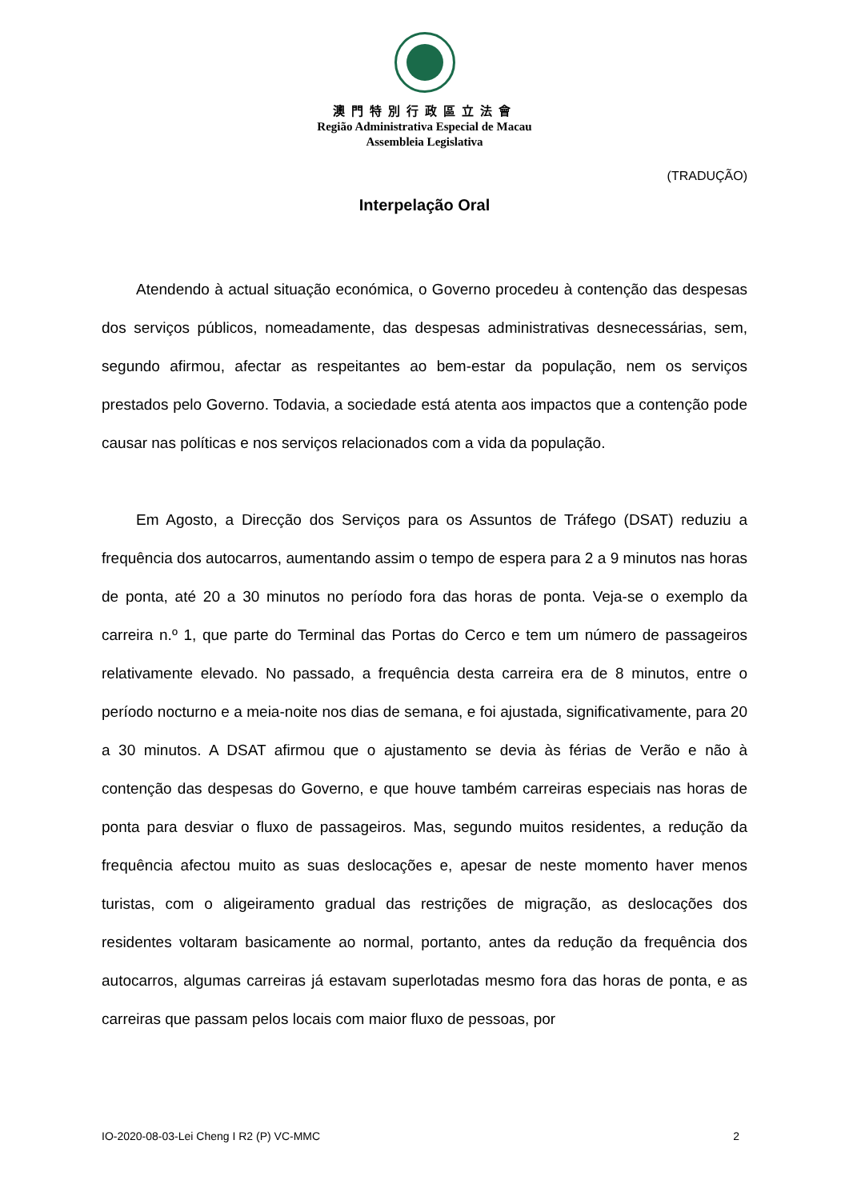澳門特別行政區立法會
Região Administrativa Especial de Macau
Assembleia Legislativa
(TRADUÇÃO)
Interpelação Oral
Atendendo à actual situação económica, o Governo procedeu à contenção das despesas dos serviços públicos, nomeadamente, das despesas administrativas desnecessárias, sem, segundo afirmou, afectar as respeitantes ao bem-estar da população, nem os serviços prestados pelo Governo. Todavia, a sociedade está atenta aos impactos que a contenção pode causar nas políticas e nos serviços relacionados com a vida da população.
Em Agosto, a Direcção dos Serviços para os Assuntos de Tráfego (DSAT) reduziu a frequência dos autocarros, aumentando assim o tempo de espera para 2 a 9 minutos nas horas de ponta, até 20 a 30 minutos no período fora das horas de ponta. Veja-se o exemplo da carreira n.º 1, que parte do Terminal das Portas do Cerco e tem um número de passageiros relativamente elevado. No passado, a frequência desta carreira era de 8 minutos, entre o período nocturno e a meia-noite nos dias de semana, e foi ajustada, significativamente, para 20 a 30 minutos. A DSAT afirmou que o ajustamento se devia às férias de Verão e não à contenção das despesas do Governo, e que houve também carreiras especiais nas horas de ponta para desviar o fluxo de passageiros. Mas, segundo muitos residentes, a redução da frequência afectou muito as suas deslocações e, apesar de neste momento haver menos turistas, com o aligeiramento gradual das restrições de migração, as deslocações dos residentes voltaram basicamente ao normal, portanto, antes da redução da frequência dos autocarros, algumas carreiras já estavam superlotadas mesmo fora das horas de ponta, e as carreiras que passam pelos locais com maior fluxo de pessoas, por
IO-2020-08-03-Lei Cheng I R2 (P) VC-MMC 2